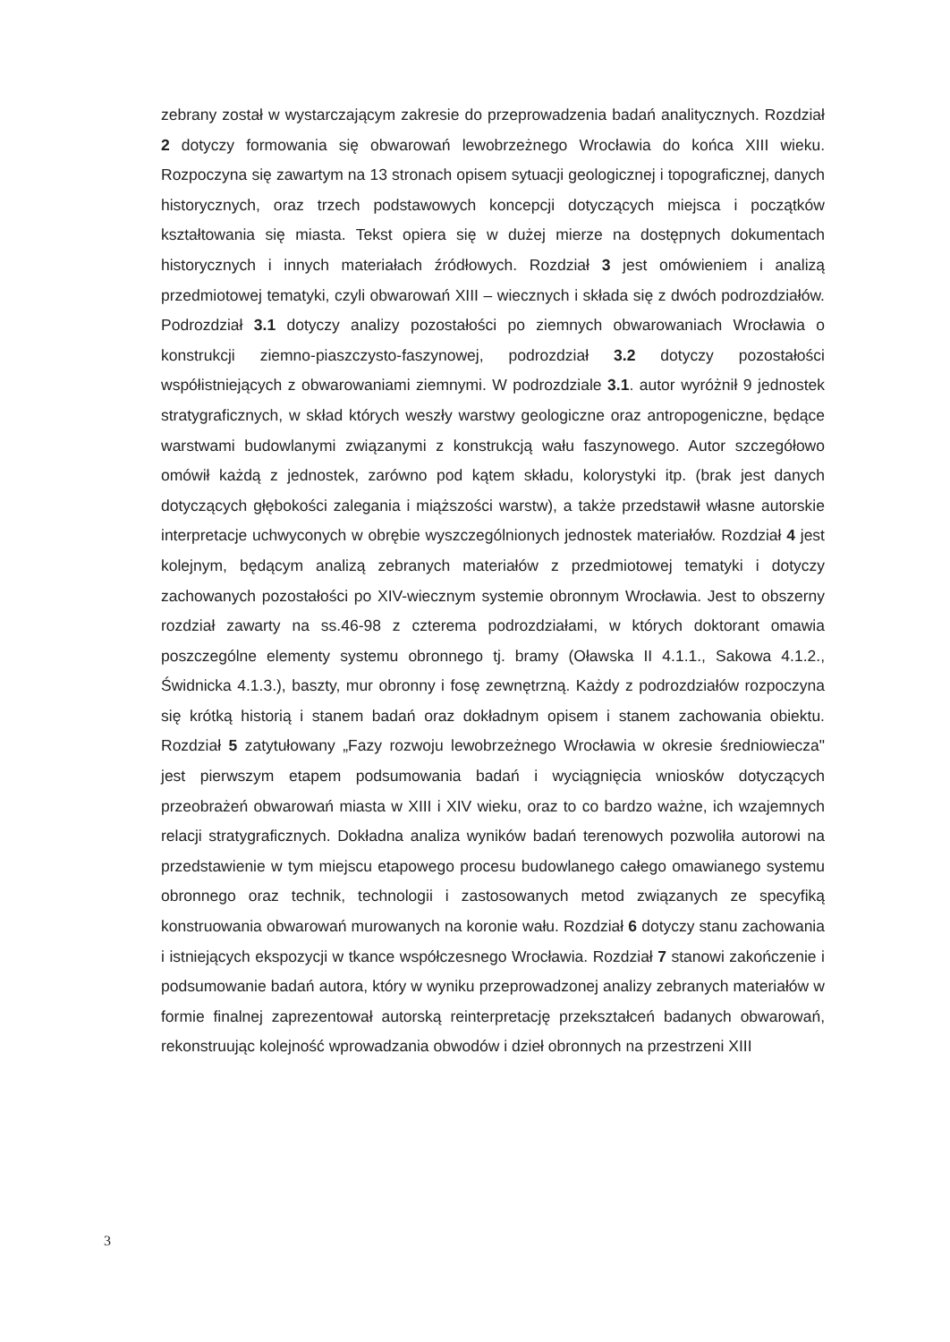zebrany został w wystarczającym zakresie do przeprowadzenia badań analitycznych. Rozdział 2 dotyczy formowania się obwarowań lewobrzeżnego Wrocławia do końca XIII wieku. Rozpoczyna się zawartym na 13 stronach opisem sytuacji geologicznej i topograficznej, danych historycznych, oraz trzech podstawowych koncepcji dotyczących miejsca i początków kształtowania się miasta. Tekst opiera się w dużej mierze na dostępnych dokumentach historycznych i innych materiałach źródłowych. Rozdział 3 jest omówieniem i analizą przedmiotowej tematyki, czyli obwarowań XIII – wiecznych i składa się z dwóch podrozdziałów. Podrozdział 3.1 dotyczy analizy pozostałości po ziemnych obwarowaniach Wrocławia o konstrukcji ziemno-piaszczysto-faszynowej, podrozdział 3.2 dotyczy pozostałości współistniejących z obwarowaniami ziemnymi. W podrozdziale 3.1. autor wyróżnił 9 jednostek stratygraficznych, w skład których weszły warstwy geologiczne oraz antropogeniczne, będące warstwami budowlanymi związanymi z konstrukcją wału faszynowego. Autor szczegółowo omówił każdą z jednostek, zarówno pod kątem składu, kolorystyki itp. (brak jest danych dotyczących głębokości zalegania i miąższości warstw), a także przedstawił własne autorskie interpretacje uchwyconych w obrębie wyszczególnionych jednostek materiałów. Rozdział 4 jest kolejnym, będącym analizą zebranych materiałów z przedmiotowej tematyki i dotyczy zachowanych pozostałości po XIV-wiecznym systemie obronnym Wrocławia. Jest to obszerny rozdział zawarty na ss.46-98 z czterema podrozdziałami, w których doktorant omawia poszczególne elementy systemu obronnego tj. bramy (Oławska II 4.1.1., Sakowa 4.1.2., Świdnicka 4.1.3.), baszty, mur obronny i fosę zewnętrzną. Każdy z podrozdziałów rozpoczyna się krótką historią i stanem badań oraz dokładnym opisem i stanem zachowania obiektu. Rozdział 5 zatytułowany „Fazy rozwoju lewobrzeżnego Wrocławia w okresie średniowiecza" jest pierwszym etapem podsumowania badań i wyciągnięcia wniosków dotyczących przeobrażeń obwarowań miasta w XIII i XIV wieku, oraz to co bardzo ważne, ich wzajemnych relacji stratygraficznych. Dokładna analiza wyników badań terenowych pozwoliła autorowi na przedstawienie w tym miejscu etapowego procesu budowlanego całego omawianego systemu obronnego oraz technik, technologii i zastosowanych metod związanych ze specyfiką konstruowania obwarowań murowanych na koronie wału. Rozdział 6 dotyczy stanu zachowania i istniejących ekspozycji w tkance współczesnego Wrocławia. Rozdział 7 stanowi zakończenie i podsumowanie badań autora, który w wyniku przeprowadzonej analizy zebranych materiałów w formie finalnej zaprezentował autorską reinterpretację przekształceń badanych obwarowań, rekonstruując kolejność wprowadzania obwodów i dzieł obronnych na przestrzeni XIII
3